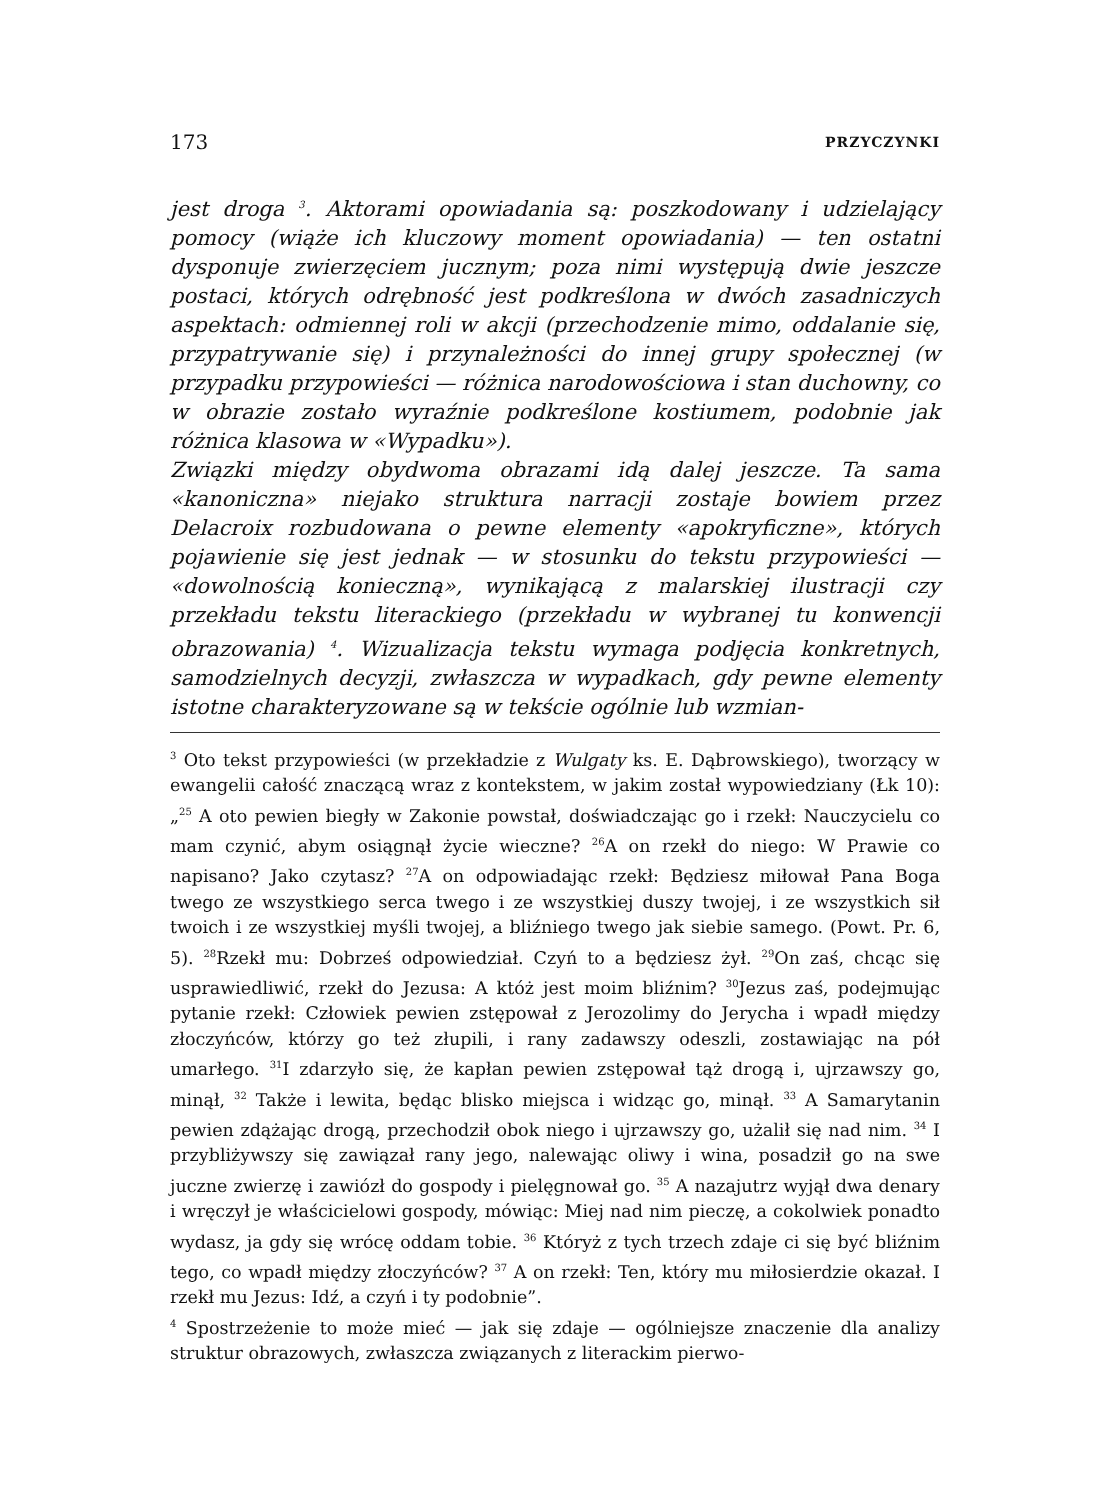173 PRZYCZYNKI
jest droga <sup>3</sup>. Aktorami opowiadania są: poszkodowany i udzielający pomocy (wiąże ich kluczowy moment opowiadania) — ten ostatni dysponuje zwierzęciem jucznym; poza nimi występują dwie jeszcze postaci, których odrębność jest podkreślona w dwóch zasadniczych aspektach: odmiennej roli w akcji (przechodzenie mimo, oddalanie się, przypatrywanie się) i przynależności do innej grupy społecznej (w przypadku przypowieści — różnica narodowościowa i stan duchowny, co w obrazie zostało wyraźnie podkreślone kostiumem, podobnie jak różnica klasowa w «Wypadku»).
Związki między obydwoma obrazami idą dalej jeszcze. Ta sama «kanoniczna» niejako struktura narracji zostaje bowiem przez Delacroix rozbudowana o pewne elementy «apokryficzne», których pojawienie się jest jednak — w stosunku do tekstu przypowieści — «dowolnością konieczną», wynikającą z malarskiej ilustracji czy przekładu tekstu literackiego (przekładu w wybranej tu konwencji obrazowania) <sup>4</sup>. Wizualizacja tekstu wymaga podjęcia konkretnych, samodzielnych decyzji, zwłaszcza w wypadkach, gdy pewne elementy istotne charakteryzowane są w tekście ogólnie lub wzmian-
<sup>3</sup> Oto tekst przypowieści (w przekładzie z Wulgaty ks. E. Dąbrowskiego), tworzący w ewangelii całość znaczącą wraz z kontekstem, w jakim został wypowiedziany (Łk 10): „<sup>25</sup> A oto pewien biegły w Zakonie powstał, doświadczając go i rzekł: Nauczycielu co mam czynić, abym osiągnął życie wieczne? <sup>26</sup>A on rzekł do niego: W Prawie co napisano? Jako czytasz? <sup>27</sup>A on odpowiadając rzekł: Będziesz miłował Pana Boga twego ze wszystkiego serca twego i ze wszystkiej duszy twojej, i ze wszystkich sił twoich i ze wszystkiej myśli twojej, a bliźniego twego jak siebie samego. (Powt. Pr. 6, 5). <sup>28</sup>Rzekł mu: Dobrześ odpowiedział. Czyń to a będziesz żył. <sup>29</sup>On zaś, chcąc się usprawiedliwić, rzekł do Jezusa: A któż jest moim bliźnim? <sup>30</sup>Jezus zaś, podejmując pytanie rzekł: Człowiek pewien zstępował z Jerozolimy do Jerycha i wpadł między złoczyńców, którzy go też złupili, i rany zadawszy odeszli, zostawiając na pół umarłego. <sup>31</sup>I zdarzyło się, że kapłan pewien zstępował tąż drogą i, ujrzawszy go, minął, <sup>32</sup> Także i lewita, będąc blisko miejsca i widząc go, minął. <sup>33</sup> A Samarytanin pewien zdążając drogą, przechodził obok niego i ujrzawszy go, użalił się nad nim. <sup>34</sup> I przybliżywszy się zawiązał rany jego, nalewając oliwy i wina, posadził go na swe juczne zwierzę i zawiózł do gospody i pielęgnował go. <sup>35</sup> A nazajutrz wyjął dwa denary i wręczył je właścicielowi gospody, mówiąc: Miej nad nim pieczę, a cokolwiek ponadto wydasz, ja gdy się wrócę oddam tobie. <sup>36</sup> Któryż z tych trzech zdaje ci się być bliźnim tego, co wpadł między złoczyńców? <sup>37</sup> A on rzekł: Ten, który mu miłosierdzie okazał. I rzekł mu Jezus: Idź, a czyń i ty podobnie”.
<sup>4</sup> Spostrzeżenie to może mieć — jak się zdaje — ogólniejsze znaczenie dla analizy struktur obrazowych, zwłaszcza związanych z literackim pierwo-